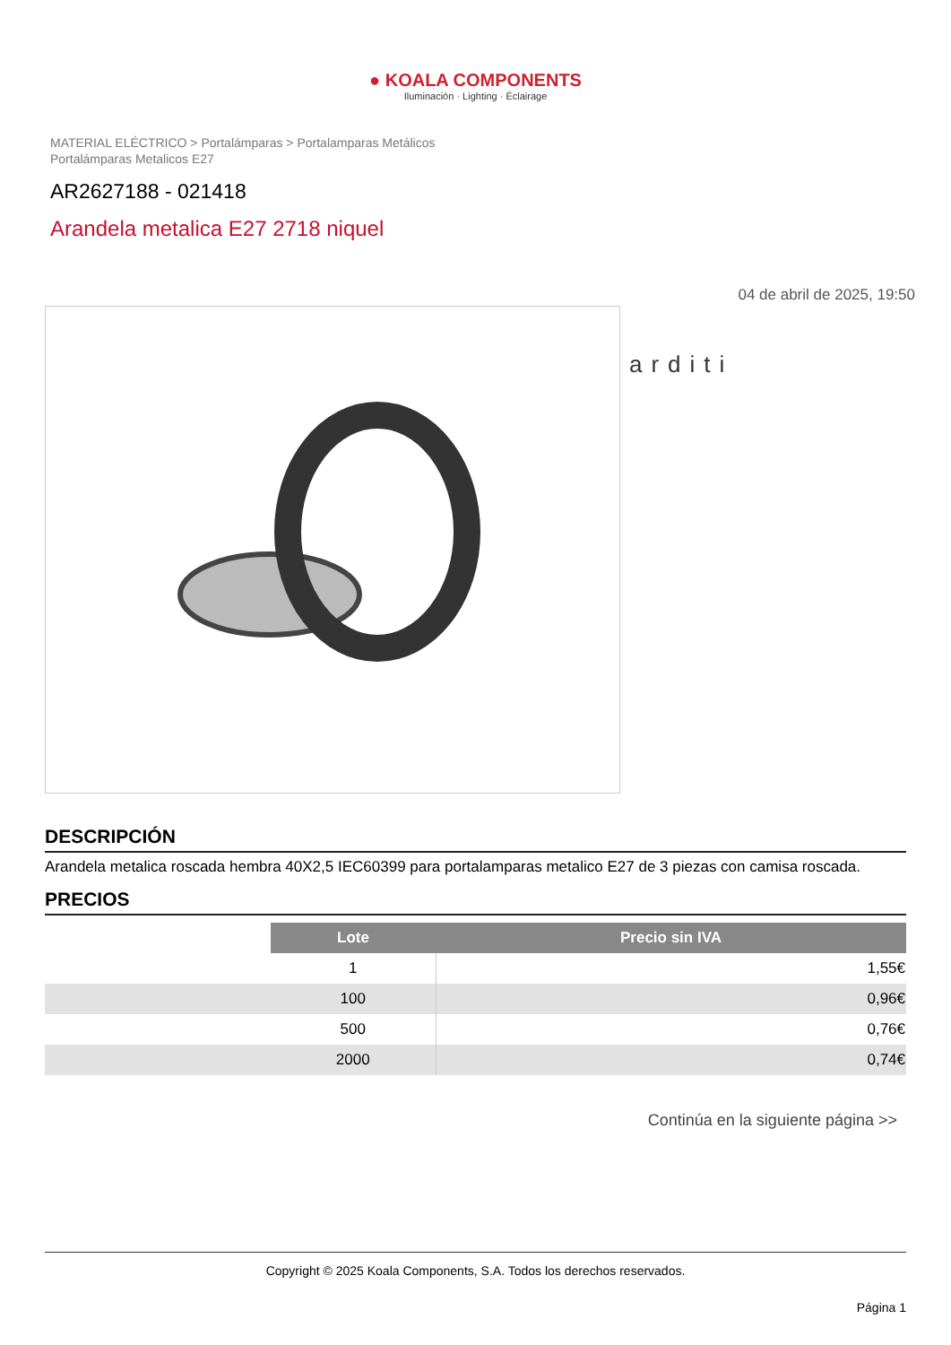● KOALA COMPONENTS
Iluminación · Lighting · Éclairage
MATERIAL ELÉCTRICO > Portalámparas > Portalamparas Metálicos
Portalámparas Metalicos E27
AR2627188 - 021418
Arandela metalica E27 2718 niquel
04 de abril de 2025, 19:50
arditi
DESCRIPCIÓN
Arandela metalica roscada hembra 40X2,5 IEC60399 para portalamparas metalico E27 de 3 piezas con camisa roscada.
PRECIOS
| | Lote | Precio sin IVA |
| | 1 | 1,55€ |
| | 100 | 0,96€ |
| | 500 | 0,76€ |
| | 2000 | 0,74€ |
Continúa en la siguiente página >>
Copyright © 2025 Koala Components, S.A. Todos los derechos reservados.
Página 1